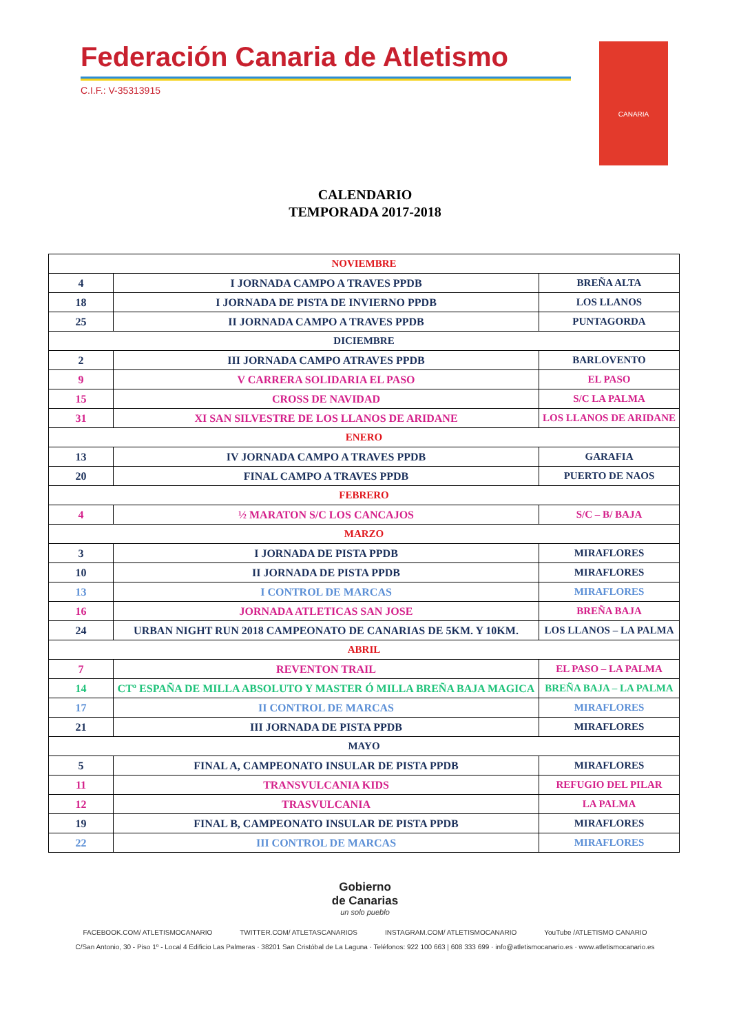Federación Canaria de Atletismo
C.I.F.: V-35313915
CANARIA
CALENDARIO
TEMPORADA 2017-2018
| NOVIEMBRE | | |
| 4 | I JORNADA CAMPO A TRAVES PPDB | BREÑA ALTA |
| 18 | I JORNADA DE PISTA DE INVIERNO PPDB | LOS LLANOS |
| 25 | II JORNADA CAMPO A TRAVES PPDB | PUNTAGORDA |
| DICIEMBRE | | |
| 2 | III JORNADA CAMPO ATRAVES PPDB | BARLOVENTO |
| 9 | V CARRERA SOLIDARIA EL PASO | EL PASO |
| 15 | CROSS DE NAVIDAD | S/C LA PALMA |
| 31 | XI SAN SILVESTRE DE LOS LLANOS DE ARIDANE | LOS LLANOS DE ARIDANE |
| ENERO | | |
| 13 | IV JORNADA CAMPO A TRAVES PPDB | GARAFIA |
| 20 | FINAL CAMPO A TRAVES PPDB | PUERTO DE NAOS |
| FEBRERO | | |
| 4 | ½ MARATON S/C LOS CANCAJOS | S/C – B/ BAJA |
| MARZO | | |
| 3 | I JORNADA DE PISTA PPDB | MIRAFLORES |
| 10 | II JORNADA DE PISTA PPDB | MIRAFLORES |
| 13 | I CONTROL DE MARCAS | MIRAFLORES |
| 16 | JORNADA ATLETICAS SAN JOSE | BREÑA BAJA |
| 24 | URBAN NIGHT RUN 2018 CAMPEONATO DE CANARIAS DE 5KM. Y 10KM. | LOS LLANOS – LA PALMA |
| ABRIL | | |
| 7 | REVENTON TRAIL | EL PASO – LA PALMA |
| 14 | CTº ESPAÑA DE MILLA ABSOLUTO Y MASTER Ó MILLA BREÑA BAJA MAGICA | BREÑA BAJA – LA PALMA |
| 17 | II CONTROL DE MARCAS | MIRAFLORES |
| 21 | III JORNADA DE PISTA PPDB | MIRAFLORES |
| MAYO | | |
| 5 | FINAL A, CAMPEONATO INSULAR DE PISTA PPDB | MIRAFLORES |
| 11 | TRANSVULCANIA KIDS | REFUGIO DEL PILAR |
| 12 | TRASVULCANIA | LA PALMA |
| 19 | FINAL B, CAMPEONATO INSULAR DE PISTA PPDB | MIRAFLORES |
| 22 | III CONTROL DE MARCAS | MIRAFLORES |
Gobierno
de Canarias
un solo pueblo
FACEBOOK.COM/ ATLETISMOCANARIO TWITTER.COM/ ATLETASCANARIOS INSTAGRAM.COM/ ATLETISMOCANARIO YouTube /ATLETISMO CANARIO
C/San Antonio, 30 - Piso 1º - Local 4 Edificio Las Palmeras · 38201 San Cristóbal de La Laguna · Teléfonos: 922 100 663 | 608 333 699 · info@atletismocanario.es · www.atletismocanario.es